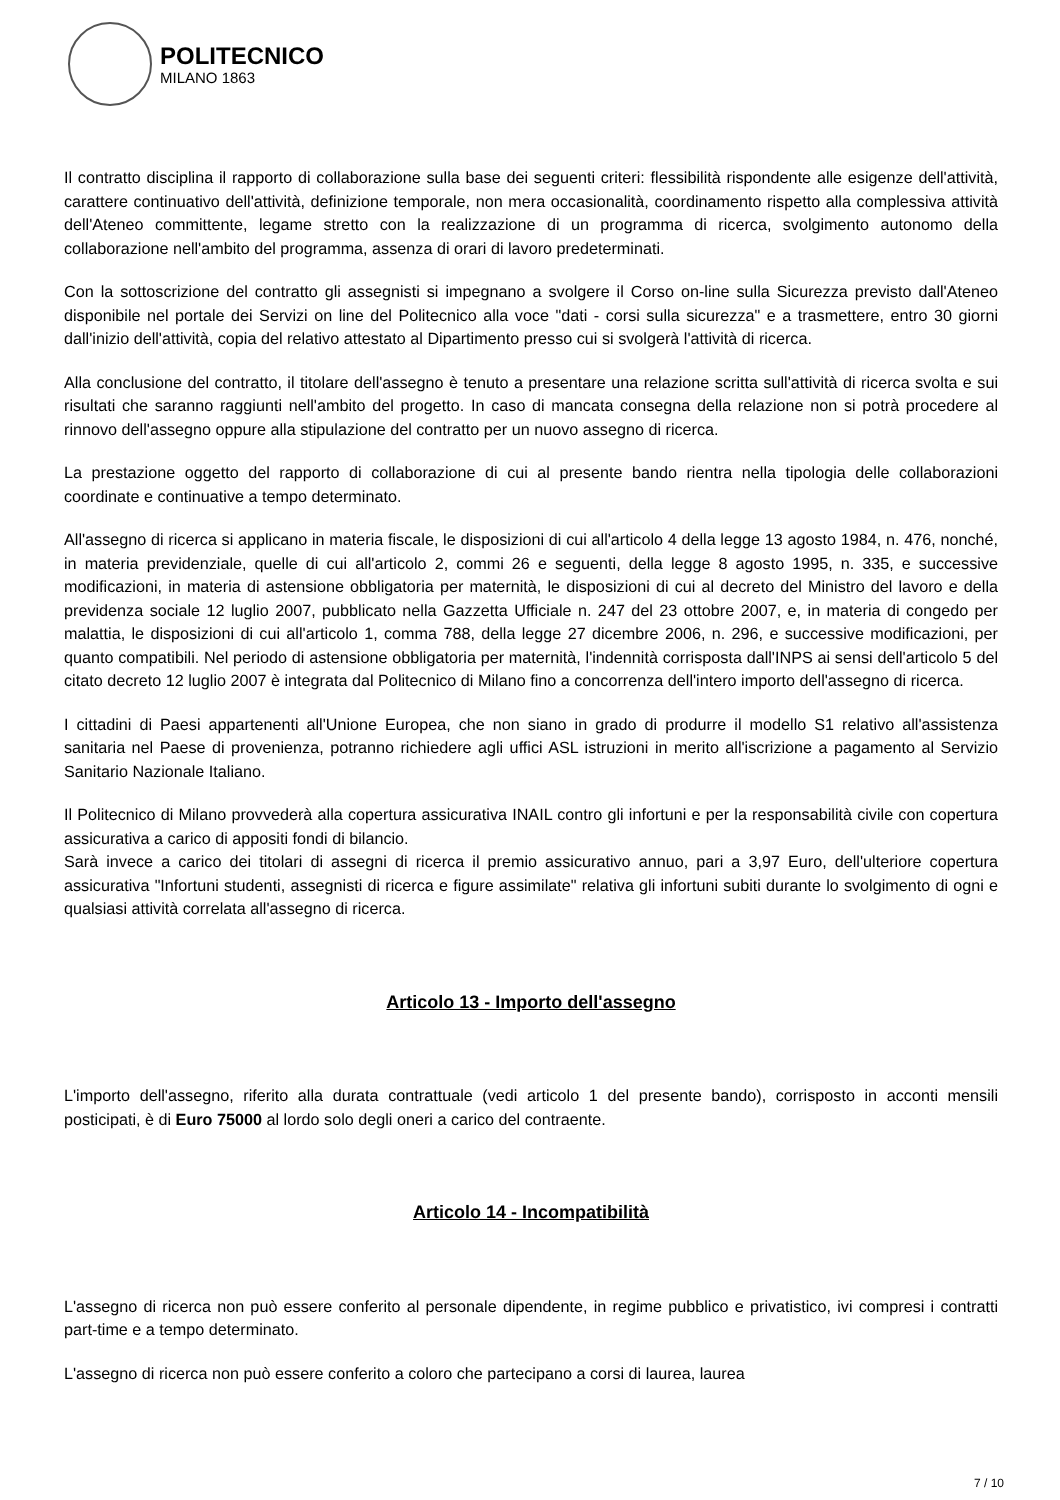POLITECNICO
MILANO 1863
Il contratto disciplina il rapporto di collaborazione sulla base dei seguenti criteri: flessibilità rispondente alle esigenze dell'attività, carattere continuativo dell'attività, definizione temporale, non mera occasionalità, coordinamento rispetto alla complessiva attività dell'Ateneo committente, legame stretto con la realizzazione di un programma di ricerca, svolgimento autonomo della collaborazione nell'ambito del programma, assenza di orari di lavoro predeterminati.
Con la sottoscrizione del contratto gli assegnisti si impegnano a svolgere il Corso on-line sulla Sicurezza previsto dall'Ateneo disponibile nel portale dei Servizi on line del Politecnico alla voce "dati - corsi sulla sicurezza" e a trasmettere, entro 30 giorni dall'inizio dell'attività, copia del relativo attestato al Dipartimento presso cui si svolgerà l'attività di ricerca.
Alla conclusione del contratto, il titolare dell'assegno è tenuto a presentare una relazione scritta sull'attività di ricerca svolta e sui risultati che saranno raggiunti nell'ambito del progetto. In caso di mancata consegna della relazione non si potrà procedere al rinnovo dell'assegno oppure alla stipulazione del contratto per un nuovo assegno di ricerca.
La prestazione oggetto del rapporto di collaborazione di cui al presente bando rientra nella tipologia delle collaborazioni coordinate e continuative a tempo determinato.
All'assegno di ricerca si applicano in materia fiscale, le disposizioni di cui all'articolo 4 della legge 13 agosto 1984, n. 476, nonché, in materia previdenziale, quelle di cui all'articolo 2, commi 26 e seguenti, della legge 8 agosto 1995, n. 335, e successive modificazioni, in materia di astensione obbligatoria per maternità, le disposizioni di cui al decreto del Ministro del lavoro e della previdenza sociale 12 luglio 2007, pubblicato nella Gazzetta Ufficiale n. 247 del 23 ottobre 2007, e, in materia di congedo per malattia, le disposizioni di cui all'articolo 1, comma 788, della legge 27 dicembre 2006, n. 296, e successive modificazioni, per quanto compatibili. Nel periodo di astensione obbligatoria per maternità, l'indennità corrisposta dall'INPS ai sensi dell'articolo 5 del citato decreto 12 luglio 2007 è integrata dal Politecnico di Milano fino a concorrenza dell'intero importo dell'assegno di ricerca.
I cittadini di Paesi appartenenti all'Unione Europea, che non siano in grado di produrre il modello S1 relativo all'assistenza sanitaria nel Paese di provenienza, potranno richiedere agli uffici ASL istruzioni in merito all'iscrizione a pagamento al Servizio Sanitario Nazionale Italiano.
Il Politecnico di Milano provvederà alla copertura assicurativa INAIL contro gli infortuni e per la responsabilità civile con copertura assicurativa a carico di appositi fondi di bilancio.
Sarà invece a carico dei titolari di assegni di ricerca il premio assicurativo annuo, pari a 3,97 Euro, dell'ulteriore copertura assicurativa "Infortuni studenti, assegnisti di ricerca e figure assimilate" relativa gli infortuni subiti durante lo svolgimento di ogni e qualsiasi attività correlata all'assegno di ricerca.
Articolo 13 - Importo dell'assegno
L'importo dell'assegno, riferito alla durata contrattuale (vedi articolo 1 del presente bando), corrisposto in acconti mensili posticipati, è di Euro 75000 al lordo solo degli oneri a carico del contraente.
Articolo 14 - Incompatibilità
L'assegno di ricerca non può essere conferito al personale dipendente, in regime pubblico e privatistico, ivi compresi i contratti part-time e a tempo determinato.
L'assegno di ricerca non può essere conferito a coloro che partecipano a corsi di laurea, laurea
7 / 10